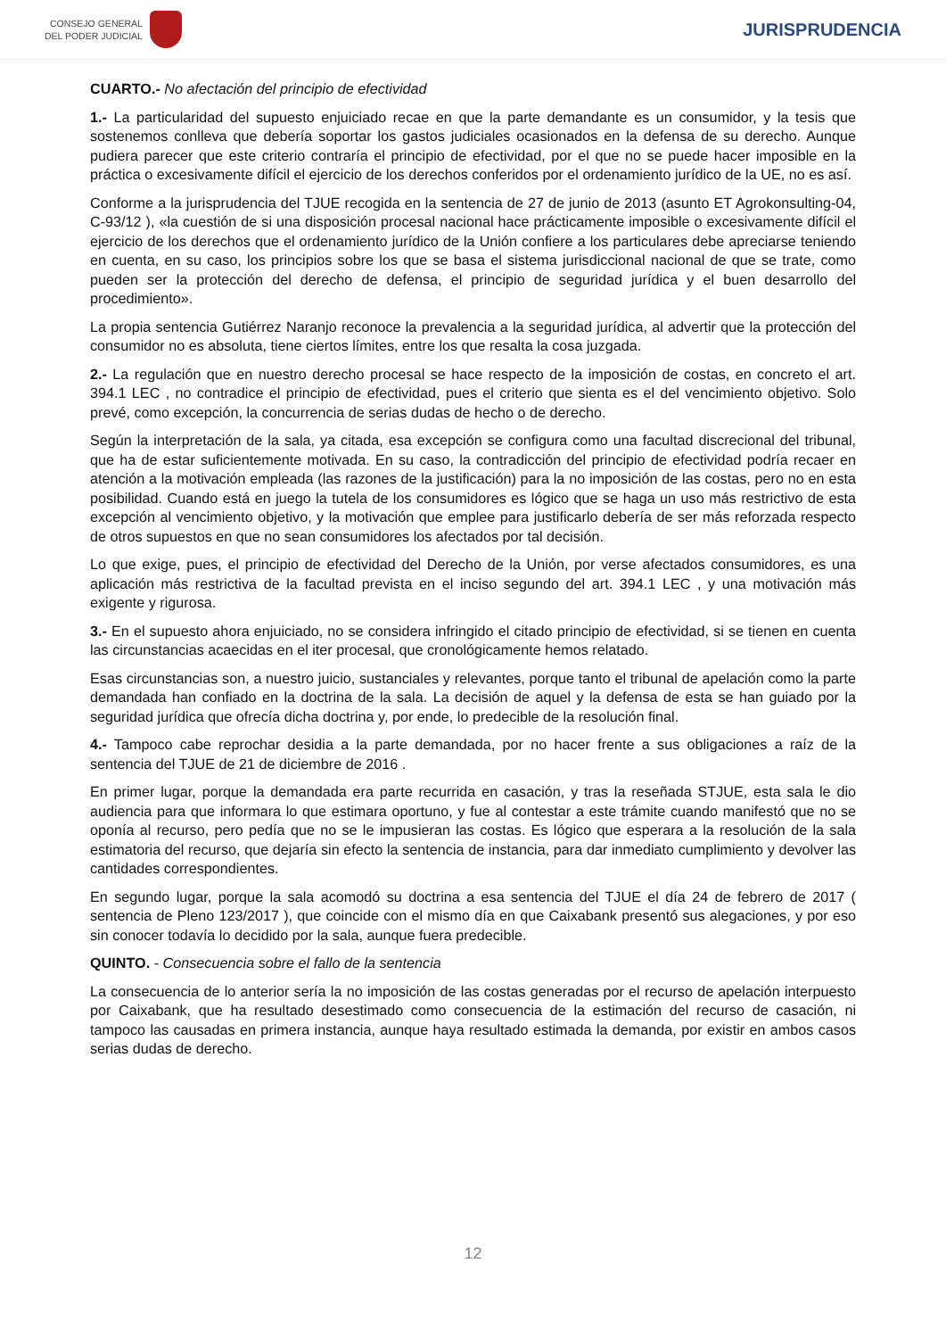CONSEJO GENERAL
DEL PODER JUDICIAL
JURISPRUDENCIA
CUARTO.- No afectación del principio de efectividad
1.- La particularidad del supuesto enjuiciado recae en que la parte demandante es un consumidor, y la tesis que sostenemos conlleva que debería soportar los gastos judiciales ocasionados en la defensa de su derecho. Aunque pudiera parecer que este criterio contraría el principio de efectividad, por el que no se puede hacer imposible en la práctica o excesivamente difícil el ejercicio de los derechos conferidos por el ordenamiento jurídico de la UE, no es así.
Conforme a la jurisprudencia del TJUE recogida en la sentencia de 27 de junio de 2013 (asunto ET Agrokonsulting-04, C-93/12 ), «la cuestión de si una disposición procesal nacional hace prácticamente imposible o excesivamente difícil el ejercicio de los derechos que el ordenamiento jurídico de la Unión confiere a los particulares debe apreciarse teniendo en cuenta, en su caso, los principios sobre los que se basa el sistema jurisdiccional nacional de que se trate, como pueden ser la protección del derecho de defensa, el principio de seguridad jurídica y el buen desarrollo del procedimiento».
La propia sentencia Gutiérrez Naranjo reconoce la prevalencia a la seguridad jurídica, al advertir que la protección del consumidor no es absoluta, tiene ciertos límites, entre los que resalta la cosa juzgada.
2.- La regulación que en nuestro derecho procesal se hace respecto de la imposición de costas, en concreto el art. 394.1 LEC , no contradice el principio de efectividad, pues el criterio que sienta es el del vencimiento objetivo. Solo prevé, como excepción, la concurrencia de serias dudas de hecho o de derecho.
Según la interpretación de la sala, ya citada, esa excepción se configura como una facultad discrecional del tribunal, que ha de estar suficientemente motivada. En su caso, la contradicción del principio de efectividad podría recaer en atención a la motivación empleada (las razones de la justificación) para la no imposición de las costas, pero no en esta posibilidad. Cuando está en juego la tutela de los consumidores es lógico que se haga un uso más restrictivo de esta excepción al vencimiento objetivo, y la motivación que emplee para justificarlo debería de ser más reforzada respecto de otros supuestos en que no sean consumidores los afectados por tal decisión.
Lo que exige, pues, el principio de efectividad del Derecho de la Unión, por verse afectados consumidores, es una aplicación más restrictiva de la facultad prevista en el inciso segundo del art. 394.1 LEC , y una motivación más exigente y rigurosa.
3.- En el supuesto ahora enjuiciado, no se considera infringido el citado principio de efectividad, si se tienen en cuenta las circunstancias acaecidas en el iter procesal, que cronológicamente hemos relatado.
Esas circunstancias son, a nuestro juicio, sustanciales y relevantes, porque tanto el tribunal de apelación como la parte demandada han confiado en la doctrina de la sala. La decisión de aquel y la defensa de esta se han guiado por la seguridad jurídica que ofrecía dicha doctrina y, por ende, lo predecible de la resolución final.
4.- Tampoco cabe reprochar desidia a la parte demandada, por no hacer frente a sus obligaciones a raíz de la sentencia del TJUE de 21 de diciembre de 2016 .
En primer lugar, porque la demandada era parte recurrida en casación, y tras la reseñada STJUE, esta sala le dio audiencia para que informara lo que estimara oportuno, y fue al contestar a este trámite cuando manifestó que no se oponía al recurso, pero pedía que no se le impusieran las costas. Es lógico que esperara a la resolución de la sala estimatoria del recurso, que dejaría sin efecto la sentencia de instancia, para dar inmediato cumplimiento y devolver las cantidades correspondientes.
En segundo lugar, porque la sala acomodó su doctrina a esa sentencia del TJUE el día 24 de febrero de 2017 ( sentencia de Pleno 123/2017 ), que coincide con el mismo día en que Caixabank presentó sus alegaciones, y por eso sin conocer todavía lo decidido por la sala, aunque fuera predecible.
QUINTO. - Consecuencia sobre el fallo de la sentencia
La consecuencia de lo anterior sería la no imposición de las costas generadas por el recurso de apelación interpuesto por Caixabank, que ha resultado desestimado como consecuencia de la estimación del recurso de casación, ni tampoco las causadas en primera instancia, aunque haya resultado estimada la demanda, por existir en ambos casos serias dudas de derecho.
12